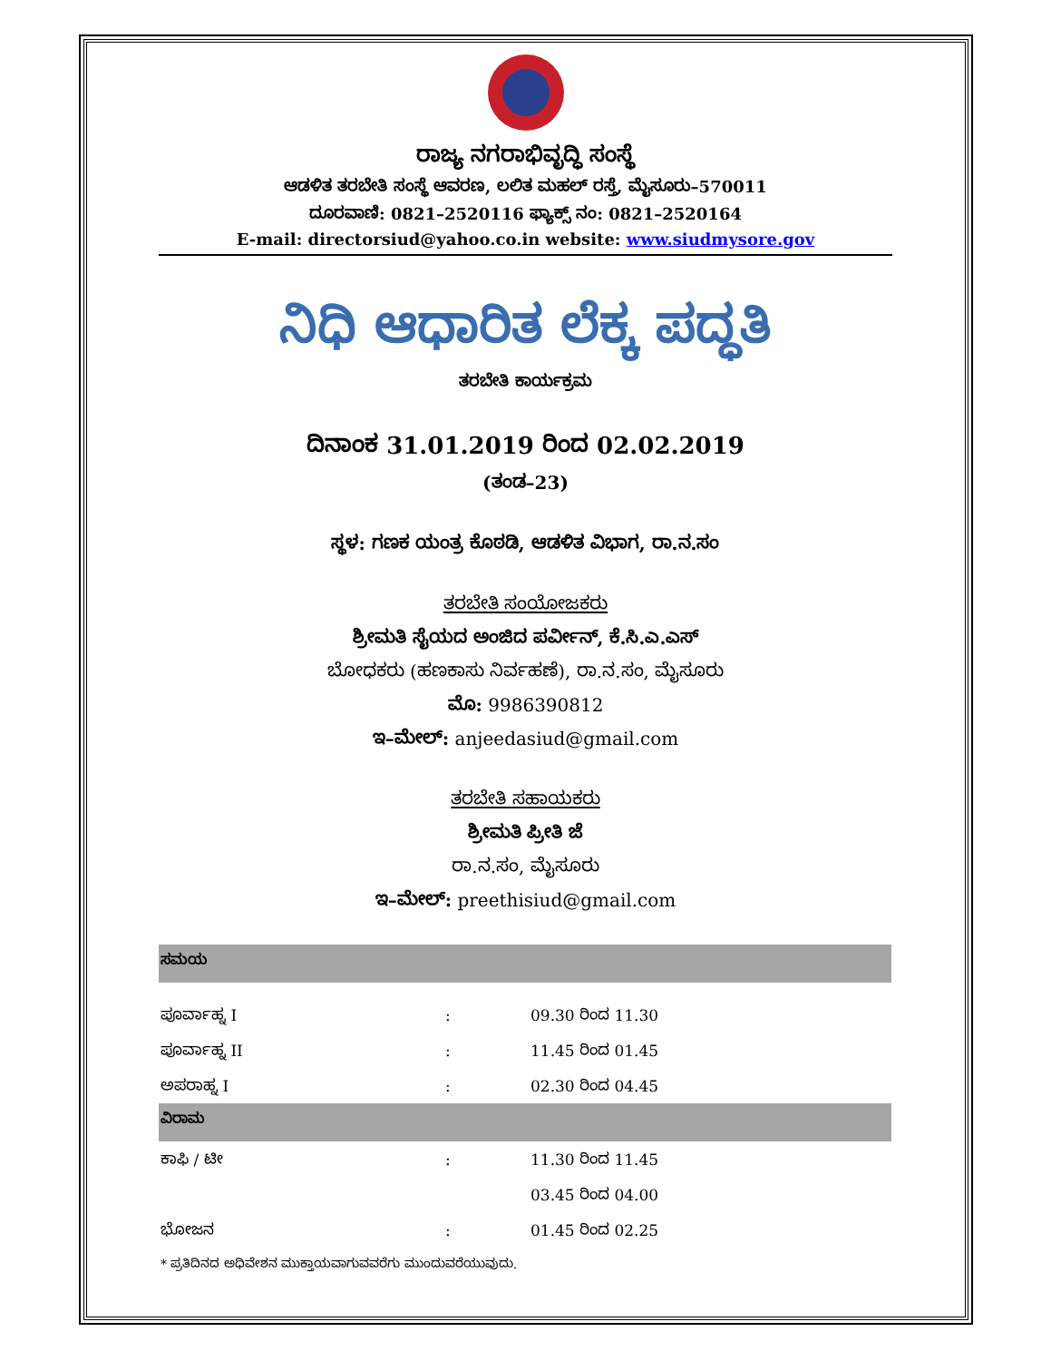ರಾಜ್ಯ ನಗರಾಭಿವೃದ್ಧಿ ಸಂಸ್ಥೆ
ಆಡಳಿತ ತರಬೇತಿ ಸಂಸ್ಥೆ ಆವರಣ, ಲಲಿತ ಮಹಲ್ ರಸ್ತೆ, ಮೈಸೂರು–570011
ದೂರವಾಣಿ: 0821–2520116 ಫ್ಯಾಕ್ಸ್ ನಂ: 0821–2520164
E-mail: directorsiud@yahoo.co.in website: www.siudmysore.gov
ನಿಧಿ ಆಧಾರಿತ ಲೆಕ್ಕ ಪದ್ಧತಿ
ತರಬೇತಿ ಕಾರ್ಯಕ್ರಮ
ದಿನಾಂಕ 31.01.2019 ರಿಂದ 02.02.2019
(ತಂಡ–23)
ಸ್ಥಳ: ಗಣಕ ಯಂತ್ರ ಕೊಠಡಿ, ಆಡಳಿತ ವಿಭಾಗ, ರಾ.ನ.ಸಂ
ತರಬೇತಿ ಸಂಯೋಜಕರು
ಶ್ರೀಮತಿ ಸೈಯದ ಅಂಜಿದ ಪರ್ವೀನ್, ಕೆ.ಸಿ.ಎ.ಎಸ್
ಬೋಧಕರು (ಹಣಕಾಸು ನಿರ್ವಹಣೆ), ರಾ.ನ.ಸಂ, ಮೈಸೂರು
ಮೊ: 9986390812
ಇ–ಮೇಲ್: anjeedasiud@gmail.com
ತರಬೇತಿ ಸಹಾಯಕರು
ಶ್ರೀಮತಿ ಪ್ರೀತಿ ಜೆ
ರಾ.ನ.ಸಂ, ಮೈಸೂರು
ಇ–ಮೇಲ್: preethisiud@gmail.com
| ಸಮಯ | | |
| --- | --- | --- |
| ಪೂರ್ವಾಹ್ನ I | : | 09.30 ರಿಂದ 11.30 |
| ಪೂರ್ವಾಹ್ನ II | : | 11.45 ರಿಂದ 01.45 |
| ಅಪರಾಹ್ನ I | : | 02.30 ರಿಂದ 04.45 |
| ವಿರಾಮ | | |
| ಕಾಫಿ / ಟೀ | : | 11.30 ರಿಂದ 11.45 |
| | | 03.45 ರಿಂದ 04.00 |
| ಭೋಜನ | : | 01.45 ರಿಂದ 02.25 |
| * ಪ್ರತಿದಿನದ ಅಧಿವೇಶನ ಮುಕ್ತಾಯವಾಗುವವರೆಗು ಮುಂದುವರೆಯುವುದು. | | |